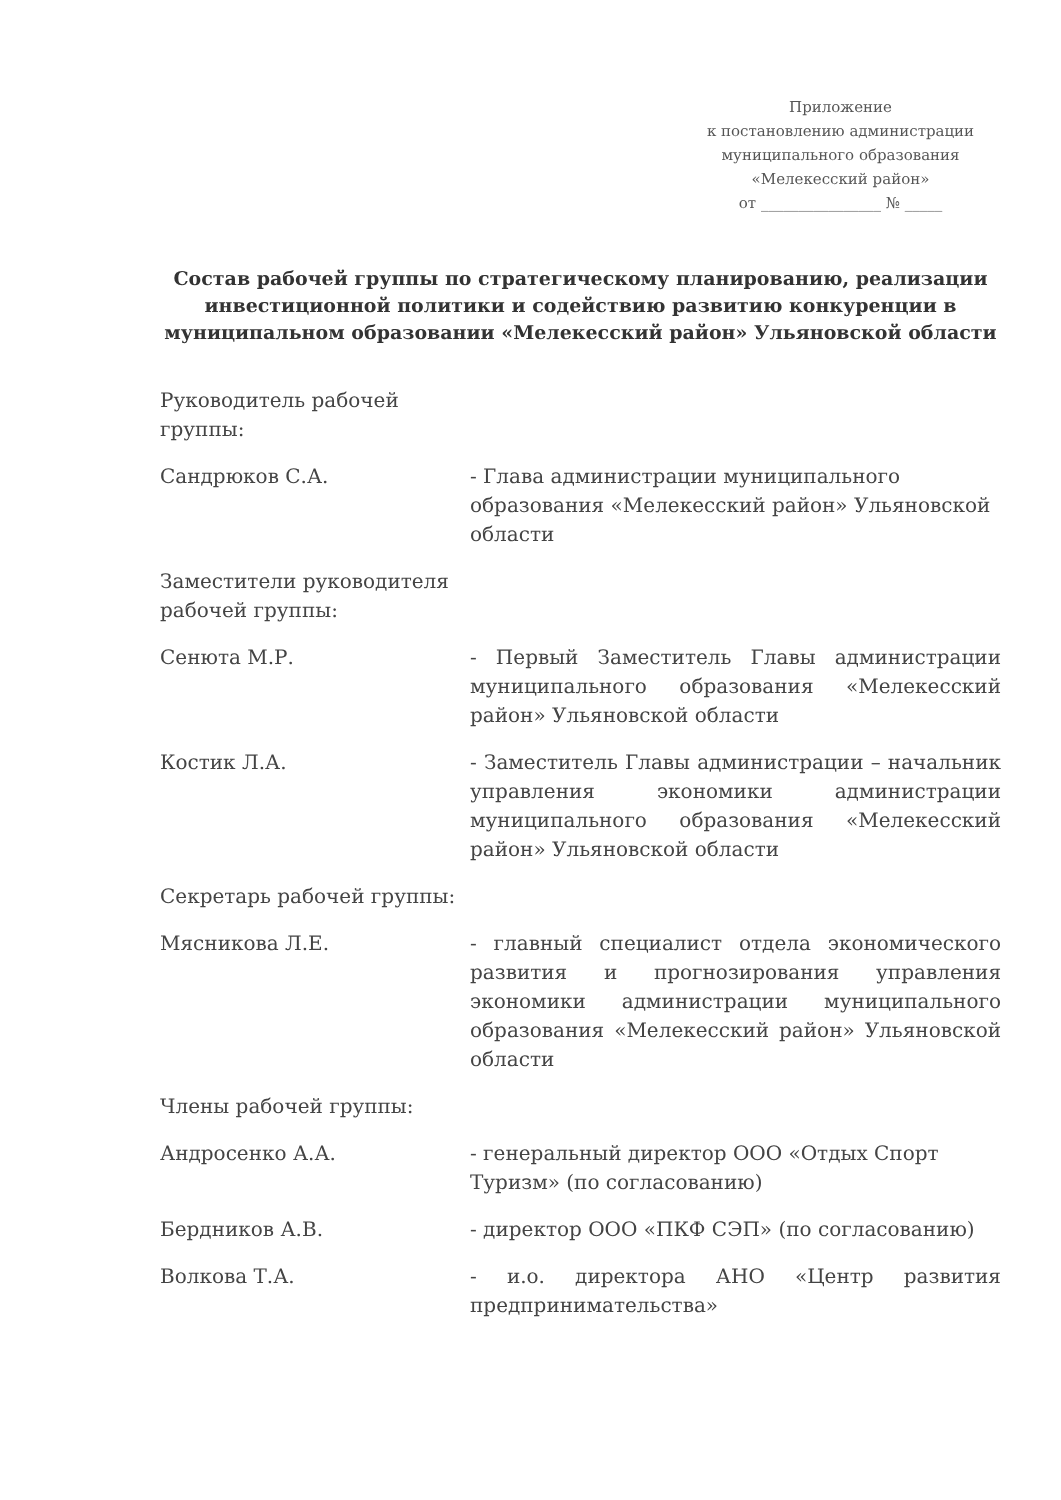Приложение
к постановлению администрации
муниципального образования
«Мелекесский район»
от ________________ № _____
Состав рабочей группы по стратегическому планированию, реализации инвестиционной политики и содействию развитию конкуренции в муниципальном образовании «Мелекесский район» Ульяновской области
Руководитель рабочей группы:
Сандрюков С.А. - Глава администрации муниципального образования «Мелекесский район» Ульяновской области
Заместители руководителя рабочей группы:
Сенюта М.Р. - Первый Заместитель Главы администрации муниципального образования «Мелекесский район» Ульяновской области
Костик Л.А. - Заместитель Главы администрации – начальник управления экономики администрации муниципального образования «Мелекесский район» Ульяновской области
Секретарь рабочей группы:
Мясникова Л.Е. - главный специалист отдела экономического развития и прогнозирования управления экономики администрации муниципального образования «Мелекесский район» Ульяновской области
Члены рабочей группы:
Андросенко А.А. - генеральный директор ООО «Отдых Спорт Туризм» (по согласованию)
Бердников А.В. - директор ООО «ПКФ СЭП» (по согласованию)
Волкова Т.А. - и.о. директора АНО «Центр развития предпринимательства»